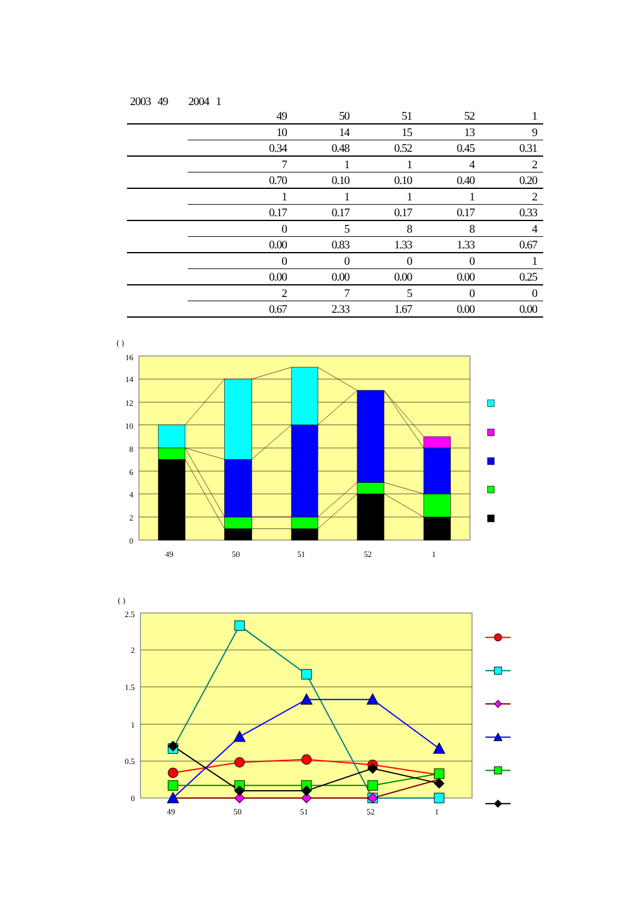2003 49 2004 1
| | | 49 | 50 | 51 | 52 | 1 |
| --- | --- | --- | --- | --- | --- | --- |
| | | 10 | 14 | 15 | 13 | 9 |
| | | 0.34 | 0.48 | 0.52 | 0.45 | 0.31 |
| | | 7 | 1 | 1 | 4 | 2 |
| | | 0.70 | 0.10 | 0.10 | 0.40 | 0.20 |
| | | 1 | 1 | 1 | 1 | 2 |
| | | 0.17 | 0.17 | 0.17 | 0.17 | 0.33 |
| | | 0 | 5 | 8 | 8 | 4 |
| | | 0.00 | 0.83 | 1.33 | 1.33 | 0.67 |
| | | 0 | 0 | 0 | 0 | 1 |
| | | 0.00 | 0.00 | 0.00 | 0.00 | 0.25 |
| | | 2 | 7 | 5 | 0 | 0 |
| | | 0.67 | 2.33 | 1.67 | 0.00 | 0.00 |
( )
16
14
12
10
8
6
4
2
0
49
50
51
52
1
( )
2.5
2
1.5
1
0.5
0
49
50
51
52
1